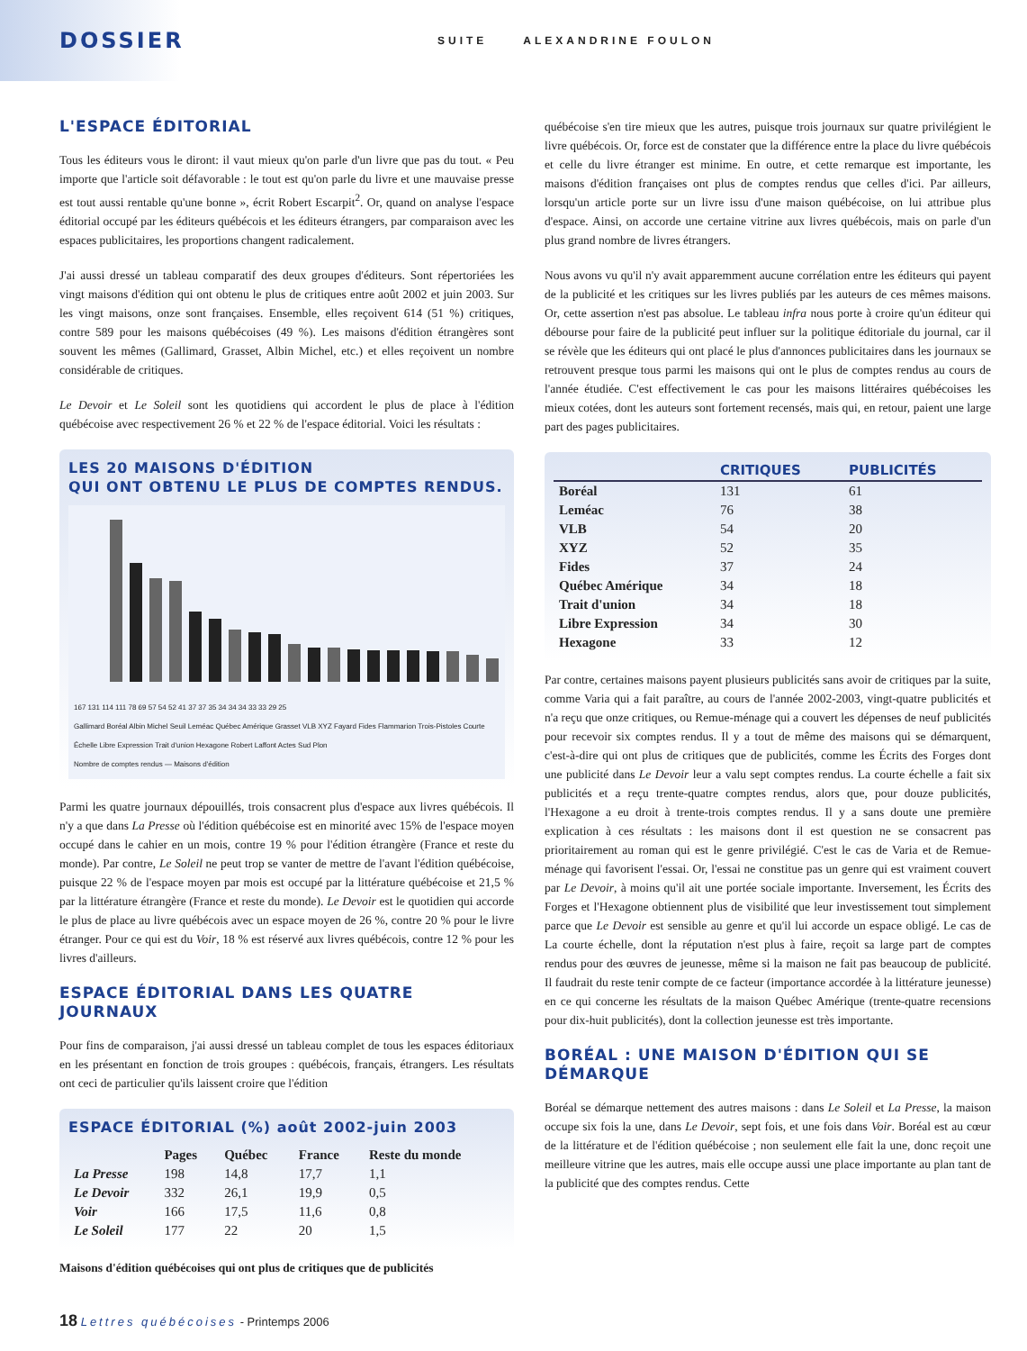DOSSIER SUITE ALEXANDRINE FOULON
L'ESPACE ÉDITORIAL
Tous les éditeurs vous le diront: il vaut mieux qu'on parle d'un livre que pas du tout. « Peu importe que l'article soit défavorable : le tout est qu'on parle du livre et une mauvaise presse est tout aussi rentable qu'une bonne », écrit Robert Escarpit<sup>2</sup>. Or, quand on analyse l'espace éditorial occupé par les éditeurs québécois et les éditeurs étrangers, par comparaison avec les espaces publicitaires, les proportions changent radicalement.
J'ai aussi dressé un tableau comparatif des deux groupes d'éditeurs. Sont répertoriées les vingt maisons d'édition qui ont obtenu le plus de critiques entre août 2002 et juin 2003. Sur les vingt maisons, onze sont françaises. Ensemble, elles reçoivent 614 (51 %) critiques, contre 589 pour les maisons québécoises (49 %). Les maisons d'édition étrangères sont souvent les mêmes (Gallimard, Grasset, Albin Michel, etc.) et elles reçoivent un nombre considérable de critiques.
Le Devoir et Le Soleil sont les quotidiens qui accordent le plus de place à l'édition québécoise avec respectivement 26 % et 22 % de l'espace éditorial. Voici les résultats :
LES 20 MAISONS D'ÉDITION
QUI ONT OBTENU LE PLUS DE COMPTES RENDUS.
167 131 114 111 78 69 57 54 52 41 37 37 35 34 34 34 33 33 29 25
Gallimard Boréal Albin Michel Seuil Leméac Québec Amérique Grasset VLB XYZ Fayard Fides Flammarion Trois-Pistoles Courte Échelle Libre Expression Trait d'union Hexagone Robert Laffont Actes Sud Plon
Nombre de comptes rendus — Maisons d'édition
Parmi les quatre journaux dépouillés, trois consacrent plus d'espace aux livres québécois. Il n'y a que dans La Presse où l'édition québécoise est en minorité avec 15% de l'espace moyen occupé dans le cahier en un mois, contre 19 % pour l'édition étrangère (France et reste du monde). Par contre, Le Soleil ne peut trop se vanter de mettre de l'avant l'édition québécoise, puisque 22 % de l'espace moyen par mois est occupé par la littérature québécoise et 21,5 % par la littérature étrangère (France et reste du monde). Le Devoir est le quotidien qui accorde le plus de place au livre québécois avec un espace moyen de 26 %, contre 20 % pour le livre étranger. Pour ce qui est du Voir, 18 % est réservé aux livres québécois, contre 12 % pour les livres d'ailleurs.
ESPACE ÉDITORIAL DANS LES QUATRE JOURNAUX
Pour fins de comparaison, j'ai aussi dressé un tableau complet de tous les espaces éditoriaux en les présentant en fonction de trois groupes : québécois, français, étrangers. Les résultats ont ceci de particulier qu'ils laissent croire que l'édition
ESPACE ÉDITORIAL (%) août 2002-juin 2003
| | Pages | Québec | France | Reste du monde |
| La Presse | 198 | 14,8 | 17,7 | 1,1 |
| Le Devoir | 332 | 26,1 | 19,9 | 0,5 |
| Voir | 166 | 17,5 | 11,6 | 0,8 |
| Le Soleil | 177 | 22 | 20 | 1,5 |
Maisons d'édition québécoises qui ont plus de critiques que de publicités
québécoise s'en tire mieux que les autres, puisque trois journaux sur quatre privilégient le livre québécois. Or, force est de constater que la différence entre la place du livre québécois et celle du livre étranger est minime. En outre, et cette remarque est importante, les maisons d'édition françaises ont plus de comptes rendus que celles d'ici. Par ailleurs, lorsqu'un article porte sur un livre issu d'une maison québécoise, on lui attribue plus d'espace. Ainsi, on accorde une certaine vitrine aux livres québécois, mais on parle d'un plus grand nombre de livres étrangers.
Nous avons vu qu'il n'y avait apparemment aucune corrélation entre les éditeurs qui payent de la publicité et les critiques sur les livres publiés par les auteurs de ces mêmes maisons. Or, cette assertion n'est pas absolue. Le tableau infra nous porte à croire qu'un éditeur qui débourse pour faire de la publicité peut influer sur la politique éditoriale du journal, car il se révèle que les éditeurs qui ont placé le plus d'annonces publicitaires dans les journaux se retrouvent presque tous parmi les maisons qui ont le plus de comptes rendus au cours de l'année étudiée. C'est effectivement le cas pour les maisons littéraires québécoises les mieux cotées, dont les auteurs sont fortement recensés, mais qui, en retour, paient une large part des pages publicitaires.
| | CRITIQUES | PUBLICITÉS |
| --- | --- | --- |
| Boréal | 131 | 61 |
| Leméac | 76 | 38 |
| VLB | 54 | 20 |
| XYZ | 52 | 35 |
| Fides | 37 | 24 |
| Québec Amérique | 34 | 18 |
| Trait d'union | 34 | 18 |
| Libre Expression | 34 | 30 |
| Hexagone | 33 | 12 |
Par contre, certaines maisons payent plusieurs publicités sans avoir de critiques par la suite, comme Varia qui a fait paraître, au cours de l'année 2002-2003, vingt-quatre publicités et n'a reçu que onze critiques, ou Remue-ménage qui a couvert les dépenses de neuf publicités pour recevoir six comptes rendus. Il y a tout de même des maisons qui se démarquent, c'est-à-dire qui ont plus de critiques que de publicités, comme les Écrits des Forges dont une publicité dans Le Devoir leur a valu sept comptes rendus. La courte échelle a fait six publicités et a reçu trente-quatre comptes rendus, alors que, pour douze publicités, l'Hexagone a eu droit à trente-trois comptes rendus. Il y a sans doute une première explication à ces résultats : les maisons dont il est question ne se consacrent pas prioritairement au roman qui est le genre privilégié. C'est le cas de Varia et de Remue-ménage qui favorisent l'essai. Or, l'essai ne constitue pas un genre qui est vraiment couvert par Le Devoir, à moins qu'il ait une portée sociale importante. Inversement, les Écrits des Forges et l'Hexagone obtiennent plus de visibilité que leur investissement tout simplement parce que Le Devoir est sensible au genre et qu'il lui accorde un espace obligé. Le cas de La courte échelle, dont la réputation n'est plus à faire, reçoit sa large part de comptes rendus pour des œuvres de jeunesse, même si la maison ne fait pas beaucoup de publicité. Il faudrait du reste tenir compte de ce facteur (importance accordée à la littérature jeunesse) en ce qui concerne les résultats de la maison Québec Amérique (trente-quatre recensions pour dix-huit publicités), dont la collection jeunesse est très importante.
BORÉAL : UNE MAISON D'ÉDITION QUI SE DÉMARQUE
Boréal se démarque nettement des autres maisons : dans Le Soleil et La Presse, la maison occupe six fois la une, dans Le Devoir, sept fois, et une fois dans Voir. Boréal est au cœur de la littérature et de l'édition québécoise ; non seulement elle fait la une, donc reçoit une meilleure vitrine que les autres, mais elle occupe aussi une place importante au plan tant de la publicité que des comptes rendus. Cette
18 Lettres québécoises - Printemps 2006